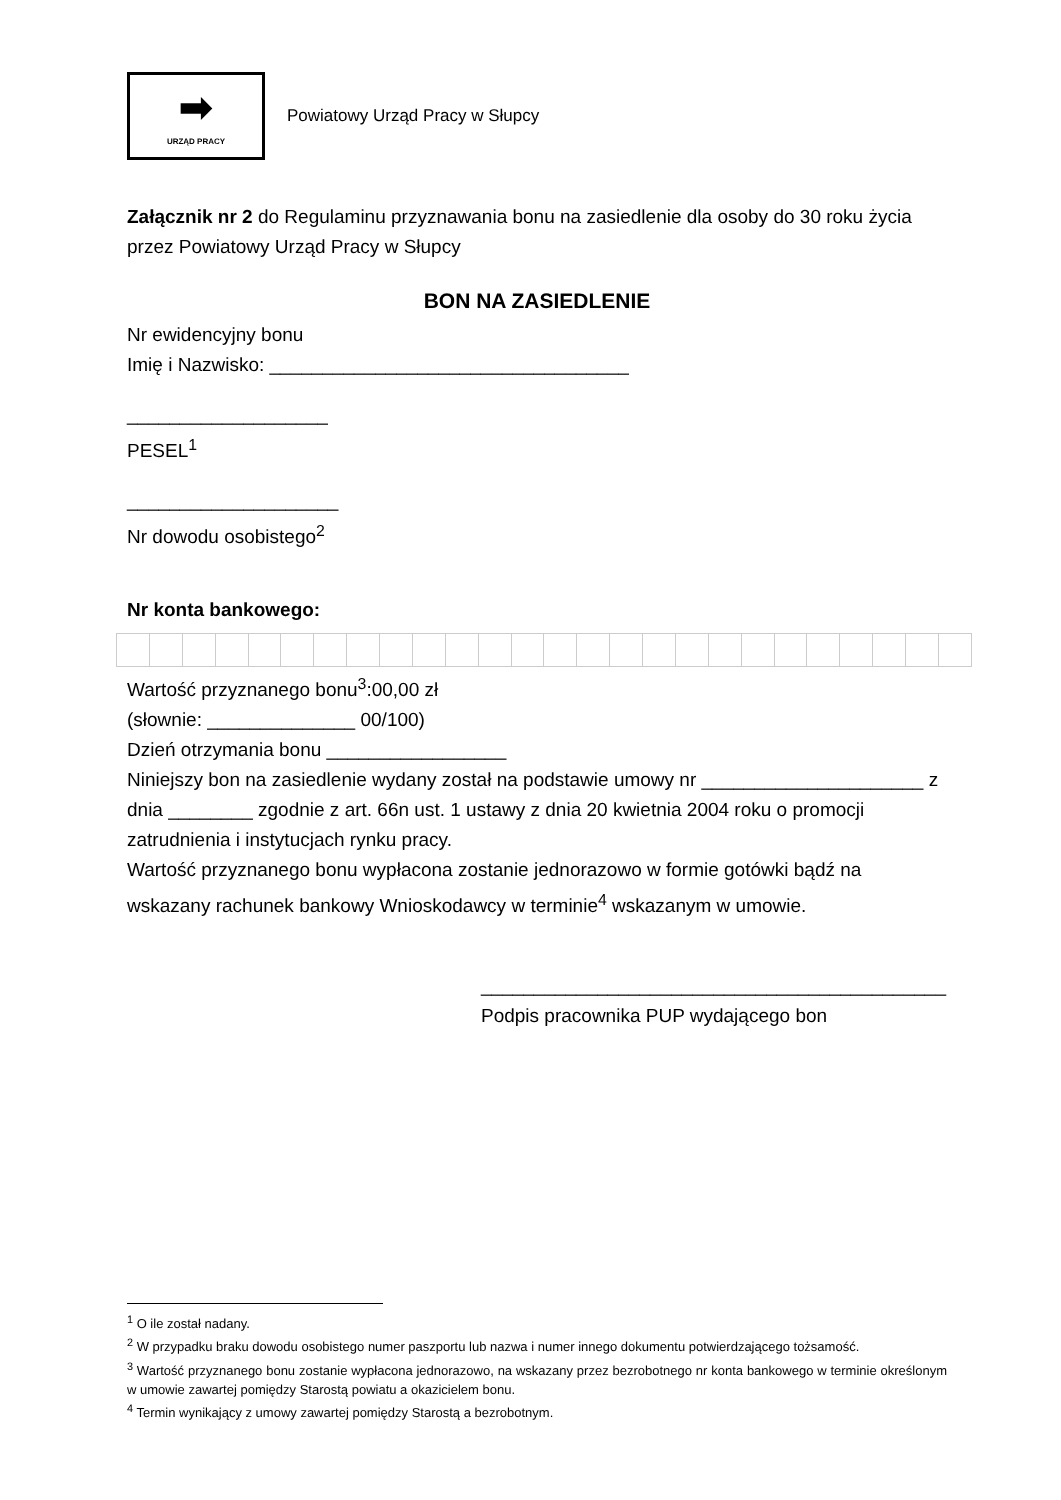➡
URZĄD PRACY
Powiatowy Urząd Pracy w Słupcy
Załącznik nr 2 do Regulaminu przyznawania bonu na zasiedlenie dla osoby do 30 roku życia przez Powiatowy Urząd Pracy w Słupcy
BON NA ZASIEDLENIE
Nr ewidencyjny bonu
Imię i Nazwisko: __________________________________
___________________
PESEL<sup>1</sup>
____________________
Nr dowodu osobistego<sup>2</sup>
Nr konta bankowego:
Wartość przyznanego bonu<sup>3</sup>:00,00 zł
(słownie: ______________ 00/100)
Dzień otrzymania bonu _________________
Niniejszy bon na zasiedlenie wydany został na podstawie umowy nr _____________________ z dnia ________ zgodnie z art. 66n ust. 1 ustawy z dnia 20 kwietnia 2004 roku o promocji zatrudnienia i instytucjach rynku pracy.
Wartość przyznanego bonu wypłacona zostanie jednorazowo w formie gotówki bądź na wskazany rachunek bankowy Wnioskodawcy w terminie<sup>4</sup> wskazanym w umowie.
____________________________________________
Podpis pracownika PUP wydającego bon
<sup>1</sup> O ile został nadany.
<sup>2</sup> W przypadku braku dowodu osobistego numer paszportu lub nazwa i numer innego dokumentu potwierdzającego tożsamość.
<sup>3</sup> Wartość przyznanego bonu zostanie wypłacona jednorazowo, na wskazany przez bezrobotnego nr konta bankowego w terminie określonym w umowie zawartej pomiędzy Starostą powiatu a okazicielem bonu.
<sup>4</sup> Termin wynikający z umowy zawartej pomiędzy Starostą a bezrobotnym.